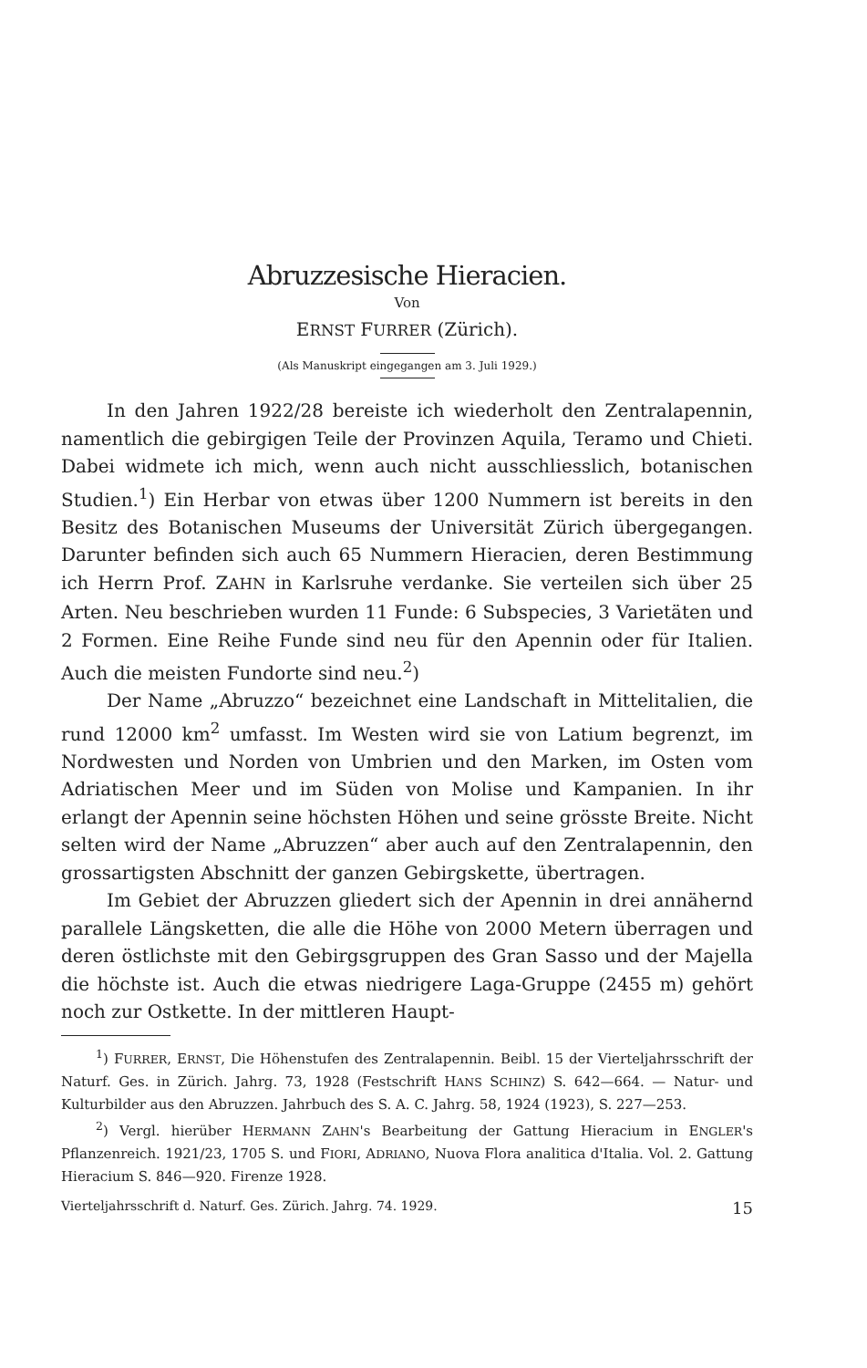Abruzzesische Hieracien.
Von
ERNST FURRER (Zürich).
(Als Manuskript eingegangen am 3. Juli 1929.)
In den Jahren 1922/28 bereiste ich wiederholt den Zentralapennin, namentlich die gebirgigen Teile der Provinzen Aquila, Teramo und Chieti. Dabei widmete ich mich, wenn auch nicht ausschliesslich, botanischen Studien.<sup>1</sup>) Ein Herbar von etwas über 1200 Nummern ist bereits in den Besitz des Botanischen Museums der Universität Zürich übergegangen. Darunter befinden sich auch 65 Nummern Hieracien, deren Bestimmung ich Herrn Prof. ZAHN in Karlsruhe verdanke. Sie verteilen sich über 25 Arten. Neu beschrieben wurden 11 Funde: 6 Subspecies, 3 Varietäten und 2 Formen. Eine Reihe Funde sind neu für den Apennin oder für Italien. Auch die meisten Fundorte sind neu.<sup>2</sup>)
Der Name „Abruzzo“ bezeichnet eine Landschaft in Mittelitalien, die rund 12000 km<sup>2</sup> umfasst. Im Westen wird sie von Latium begrenzt, im Nordwesten und Norden von Umbrien und den Marken, im Osten vom Adriatischen Meer und im Süden von Molise und Kampanien. In ihr erlangt der Apennin seine höchsten Höhen und seine grösste Breite. Nicht selten wird der Name „Abruzzen“ aber auch auf den Zentralapennin, den grossartigsten Abschnitt der ganzen Gebirgskette, übertragen.
Im Gebiet der Abruzzen gliedert sich der Apennin in drei annähernd parallele Längsketten, die alle die Höhe von 2000 Metern überragen und deren östlichste mit den Gebirgsgruppen des Gran Sasso und der Majella die höchste ist. Auch die etwas niedrigere Laga-Gruppe (2455 m) gehört noch zur Ostkette. In der mittleren Haupt-
<sup>1</sup>) FURRER, ERNST, Die Höhenstufen des Zentralapennin. Beibl. 15 der Vierteljahrsschrift der Naturf. Ges. in Zürich. Jahrg. 73, 1928 (Festschrift HANS SCHINZ) S. 642—664. — Natur- und Kulturbilder aus den Abruzzen. Jahrbuch des S. A. C. Jahrg. 58, 1924 (1923), S. 227—253.
<sup>2</sup>) Vergl. hierüber HERMANN ZAHN's Bearbeitung der Gattung Hieracium in ENGLER's Pflanzenreich. 1921/23, 1705 S. und FIORI, ADRIANO, Nuova Flora analitica d'Italia. Vol. 2. Gattung Hieracium S. 846—920. Firenze 1928.
Vierteljahrsschrift d. Naturf. Ges. Zürich. Jahrg. 74. 1929. 15